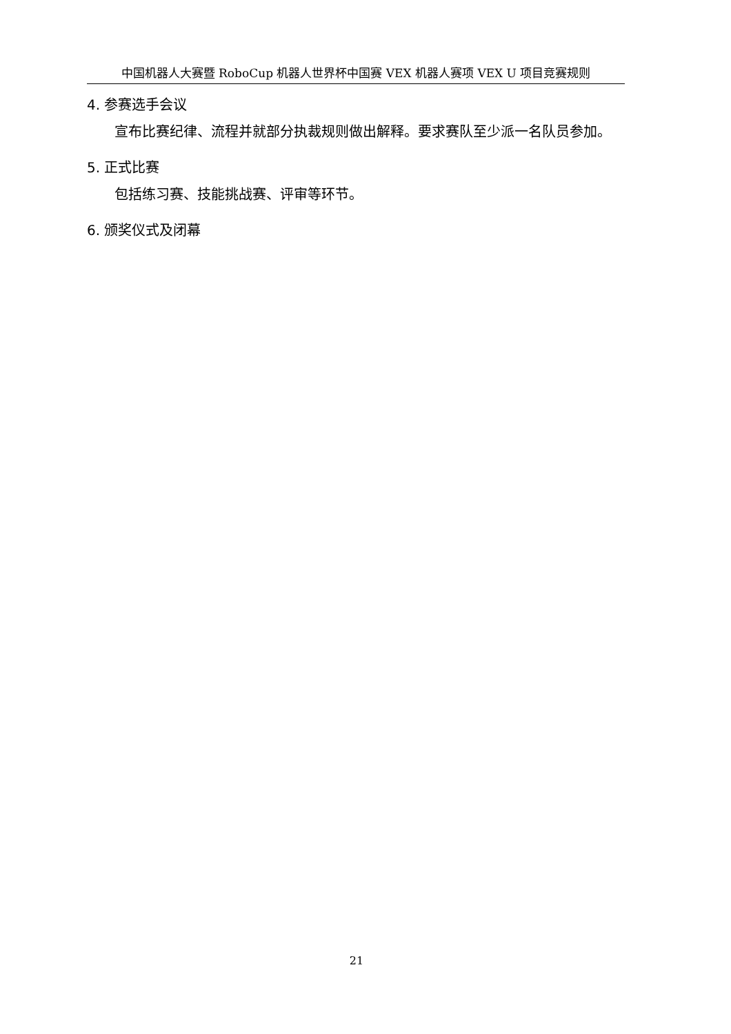中国机器人大赛暨 RoboCup 机器人世界杯中国赛 VEX 机器人赛项 VEX U 项目竞赛规则
4. 参赛选手会议
宣布比赛纪律、流程并就部分执裁规则做出解释。要求赛队至少派一名队员参加。
5. 正式比赛
包括练习赛、技能挑战赛、评审等环节。
6. 颁奖仪式及闭幕
21